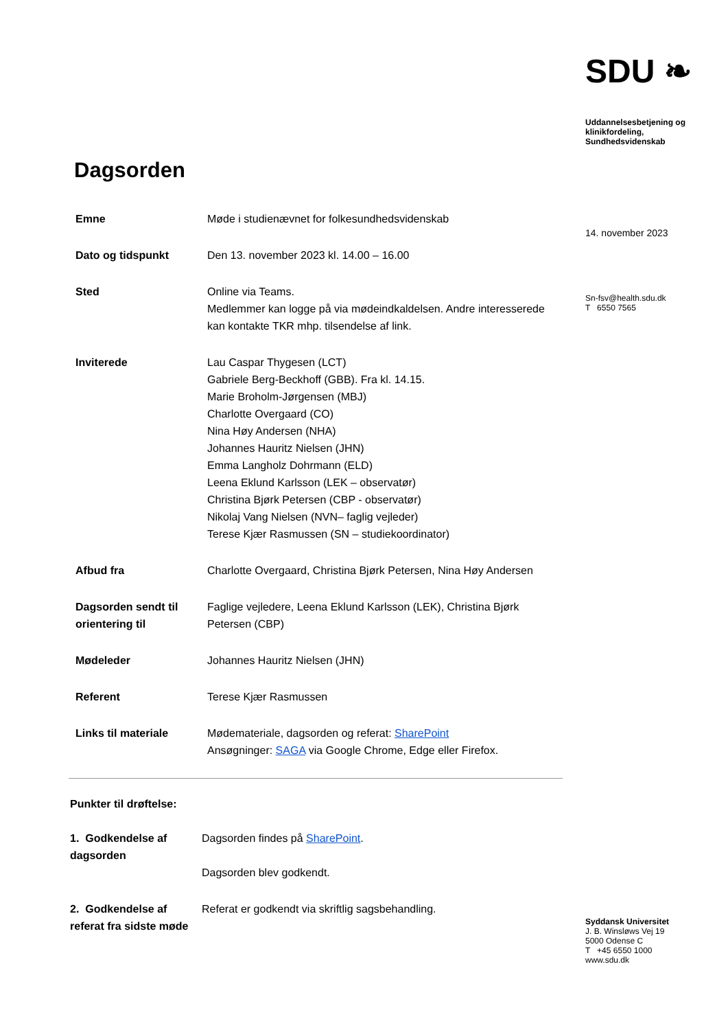SDU ❧
Uddannelsesbetjening og klinikfordeling, Sundhedsvidenskab
14. november 2023
Sn-fsv@health.sdu.dk
T 6550 7565
Syddansk Universitet
J. B. Winsløws Vej 19
5000 Odense C
T +45 6550 1000
www.sdu.dk
Dagsorden
| Emne | Møde i studienævnet for folkesundhedsvidenskab |
| Dato og tidspunkt | Den 13. november 2023 kl. 14.00 – 16.00 |
| Sted | Online via Teams. Medlemmer kan logge på via mødeindkaldelsen. Andre interesserede kan kontakte TKR mhp. tilsendelse af link. |
| Inviterede | Lau Caspar Thygesen (LCT) Gabriele Berg-Beckhoff (GBB). Fra kl. 14.15. Marie Broholm-Jørgensen (MBJ) Charlotte Overgaard (CO) Nina Høy Andersen (NHA) Johannes Hauritz Nielsen (JHN) Emma Langholz Dohrmann (ELD) Leena Eklund Karlsson (LEK – observatør) Christina Bjørk Petersen (CBP - observatør) Nikolaj Vang Nielsen (NVN– faglig vejleder) Terese Kjær Rasmussen (SN – studiekoordinator) |
| Afbud fra | Charlotte Overgaard, Christina Bjørk Petersen, Nina Høy Andersen |
| Dagsorden sendt til orientering til | Faglige vejledere, Leena Eklund Karlsson (LEK), Christina Bjørk Petersen (CBP) |
| Mødeleder | Johannes Hauritz Nielsen (JHN) |
| Referent | Terese Kjær Rasmussen |
| Links til materiale | Mødemateriale, dagsorden og referat: SharePoint Ansøgninger: SAGA via Google Chrome, Edge eller Firefox. |
Punkter til drøftelse:
| 1. Godkendelse af dagsorden | Dagsorden findes på SharePoint . Dagsorden blev godkendt. |
| 2. Godkendelse af referat fra sidste møde | Referat er godkendt via skriftlig sagsbehandling. |